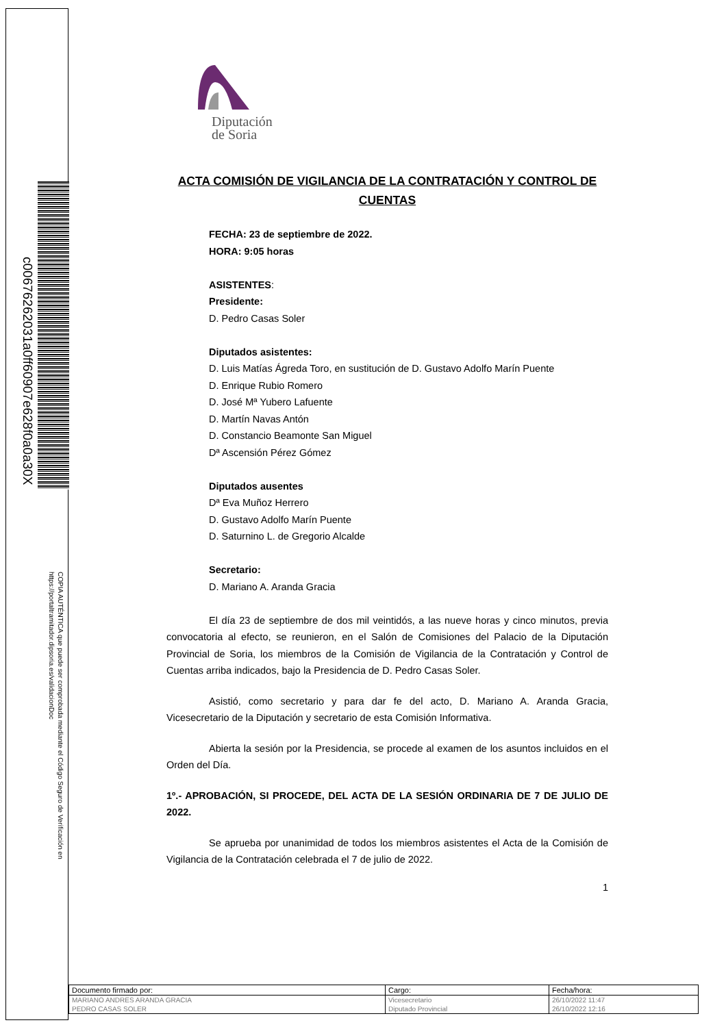c00676262031a0ff60907e628f0a0a30X
COPIA AUTÉNTICA que puede ser comprobada mediante el Código Seguro de Verificación en https://portaltramitador.dipsoria.es/validacionDoc
Diputación
de Soria
ACTA COMISIÓN DE VIGILANCIA DE LA CONTRATACIÓN Y CONTROL DE CUENTAS
FECHA: 23 de septiembre de 2022.
HORA: 9:05 horas
ASISTENTES:
Presidente:
D. Pedro Casas Soler
Diputados asistentes:
D. Luis Matías Ágreda Toro, en sustitución de D. Gustavo Adolfo Marín Puente
D. Enrique Rubio Romero
D. José Mª Yubero Lafuente
D. Martín Navas Antón
D. Constancio Beamonte San Miguel
Dª Ascensión Pérez Gómez
Diputados ausentes
Dª Eva Muñoz Herrero
D. Gustavo Adolfo Marín Puente
D. Saturnino L. de Gregorio Alcalde
Secretario:
D. Mariano A. Aranda Gracia
El día 23 de septiembre de dos mil veintidós, a las nueve horas y cinco minutos, previa convocatoria al efecto, se reunieron, en el Salón de Comisiones del Palacio de la Diputación Provincial de Soria, los miembros de la Comisión de Vigilancia de la Contratación y Control de Cuentas arriba indicados, bajo la Presidencia de D. Pedro Casas Soler.
Asistió, como secretario y para dar fe del acto, D. Mariano A. Aranda Gracia, Vicesecretario de la Diputación y secretario de esta Comisión Informativa.
Abierta la sesión por la Presidencia, se procede al examen de los asuntos incluidos en el Orden del Día.
1º.- APROBACIÓN, SI PROCEDE, DEL ACTA DE LA SESIÓN ORDINARIA DE 7 DE JULIO DE 2022.
Se aprueba por unanimidad de todos los miembros asistentes el Acta de la Comisión de Vigilancia de la Contratación celebrada el 7 de julio de 2022.
1
| Documento firmado por: | Cargo: | Fecha/hora: |
| MARIANO ANDRES ARANDA GRACIA | Vicesecretario | 26/10/2022 11:47 |
| PEDRO CASAS SOLER | Diputado Provincial | 26/10/2022 12:16 |